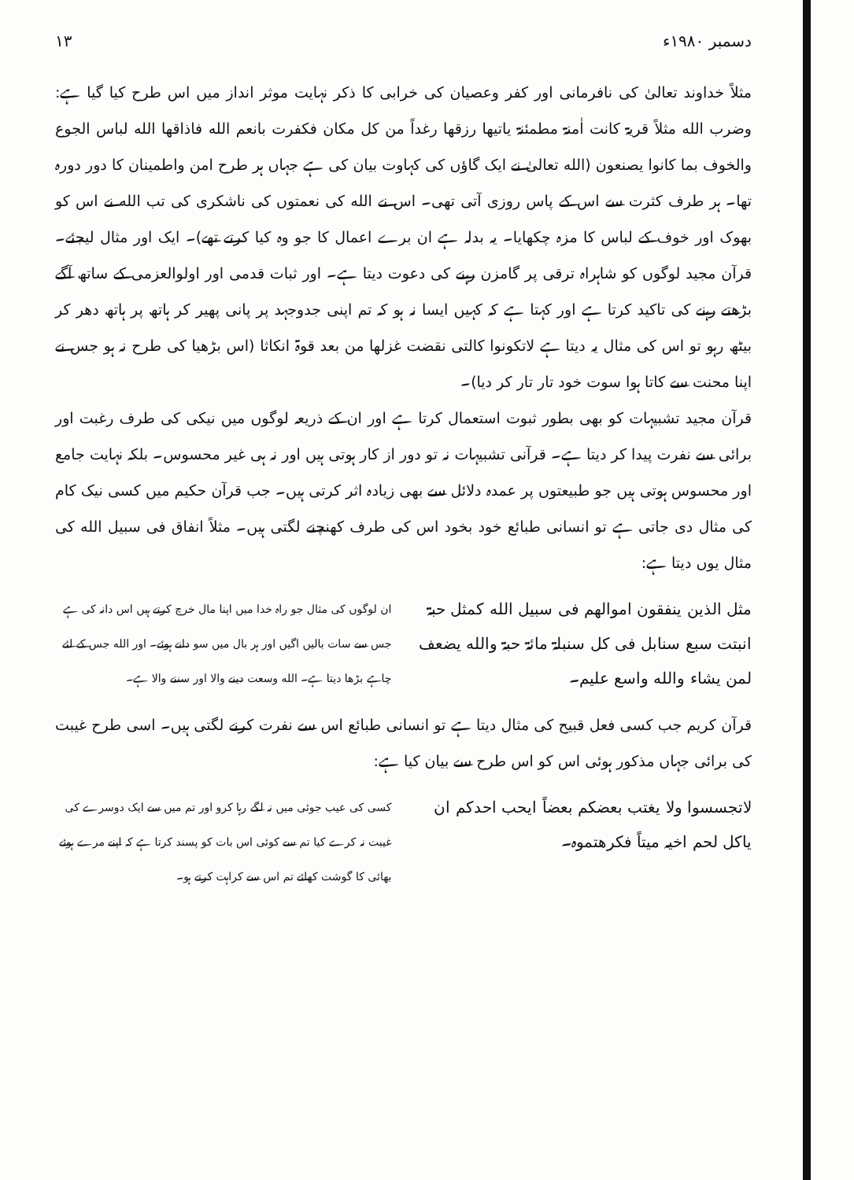دسمبر ۱۹۸۰ء ۱۳
مثلاً خداوند تعالیٰ کی نافرمانی اور کفر وعصیان کی خرابی کا ذکر نہایت موثر انداز میں اس طرح کیا گیا ہے: وضرب الله مثلاً قریۃ کانت اٰمنۃ مطمئنۃ یاتیھا رزقھا رغداً من کل مکان فکفرت بانعم الله فاذاقھا الله لباس الجوع والخوف بما کانوا یصنعون (الله تعالیٰ نے ایک گاؤں کی کہاوت بیان کی ہے جہاں ہر طرح امن واطمینان کا دور دورہ تھا۔ ہر طرف کثرت سے اس کے پاس روزی آتی تھی۔ اس نے الله کی نعمتوں کی ناشکری کی تب الله نے اس کو بھوک اور خوف کے لباس کا مزہ چکھایا۔ یہ بدلہ ہے ان برے اعمال کا جو وہ کیا کرتے تھے)۔ ایک اور مثال لیجئے۔ قرآن مجید لوگوں کو شاہراہ ترقی پر گامزن رہنے کی دعوت دیتا ہے۔ اور ثبات قدمی اور اولوالعزمی کے ساتھ آگے بڑھتے رہنے کی تاکید کرتا ہے اور کہتا ہے کہ کہیں ایسا نہ ہو کہ تم اپنی جدوجہد پر پانی پھیر کر ہاتھ پر ہاتھ دھر کر بیٹھ رہو تو اس کی مثال یہ دیتا ہے لاتکونوا کالتی نقضت غزلھا من بعد قوۃ انکاثا (اس بڑھیا کی طرح نہ ہو جس نے اپنا محنت سے کاتا ہوا سوت خود تار تار کر دیا)۔
قرآن مجید تشبیہات کو بھی بطور ثبوت استعمال کرتا ہے اور ان کے ذریعہ لوگوں میں نیکی کی طرف رغبت اور برائی سے نفرت پیدا کر دیتا ہے۔ قرآنی تشبیہات نہ تو دور از کار ہوتی ہیں اور نہ ہی غیر محسوس۔ بلکہ نہایت جامع اور محسوس ہوتی ہیں جو طبیعتوں پر عمدہ دلائل سے بھی زیادہ اثر کرتی ہیں۔ جب قرآن حکیم میں کسی نیک کام کی مثال دی جاتی ہے تو انسانی طبائع خود بخود اس کی طرف کھنچنے لگتی ہیں۔ مثلاً انفاق فی سبیل الله کی مثال یوں دیتا ہے:
مثل الذین ینفقون اموالھم فی سبیل الله کمثل حبۃ انبتت سبع سنابل فی کل سنبلۃ مائۃ حبۃ والله یضعف لمن یشاء والله واسع علیم۔
ان لوگوں کی مثال جو راہ خدا میں اپنا مال خرچ کرتے ہیں اس دانہ کی ہے جس سے سات بالیں اگیں اور ہر بال میں سو دانے ہوئے۔ اور الله جس کے لئے چاہے بڑھا دیتا ہے۔ الله وسعت دینے والا اور سننے والا ہے۔
قرآن کریم جب کسی فعل قبیح کی مثال دیتا ہے تو انسانی طبائع اس سے نفرت کرنے لگتی ہیں۔ اسی طرح غیبت کی برائی جہاں مذکور ہوئی اس کو اس طرح سے بیان کیا ہے:
لاتجسسوا ولا یغتب بعضکم بعضاً ایحب احدکم ان یاکل لحم اخیہ میتاً فکرھتموہ۔
کسی کی عیب جوئی میں نہ لگے رہا کرو اور تم میں سے ایک دوسرے کی غیبت نہ کرے کیا تم سے کوئی اس بات کو پسند کرتا ہے کہ اپنے مرے ہوئے بھائی کا گوشت کھائے تم اس سے کراہت کرتے ہو۔